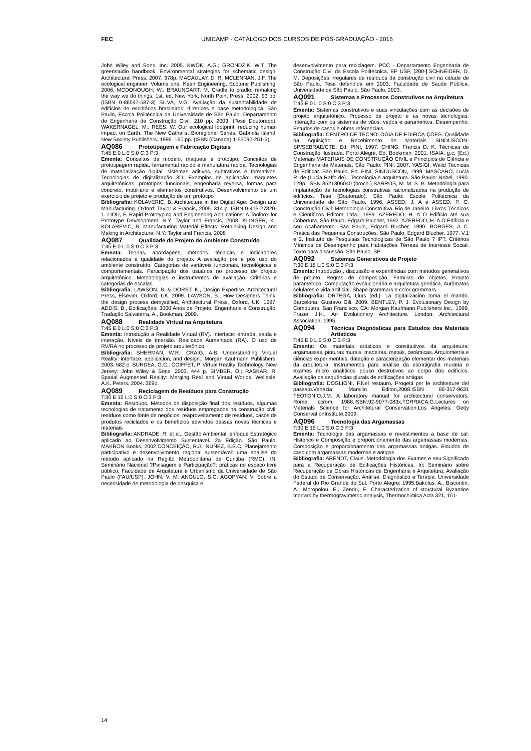FEC UNICAMP - CATÁLOGO DOS CURSOS DE PÓS-GRADUAÇÃO - 2016
John Wiley and Sons, Inc. 2005. KWOK, A.G.; GRONDZIK, W.T. The greenstudio handbook. Environmental strategies for schematic design. Architectural Press. 2007. 378p. MACAULAY, D. R. MCLENNAN, J.F. The ecological engineer. Volume one. Keen Engineering. Ecotone Publishing. 2006. MCDONOUGH; W.; BRAUNGART, M. Cradle to cradle: remaking the way we do things. 1st. ed. New York, North Point Press. 2002. 93 pp. (ISBN 0-86547-587-3) SILVA, V.G. Avaliação da sustentabilidade de edifícios de escritórios brasileiros: diretrizes e base metodológica. São Paulo, Escola Politécnica da Universidade de São Paulo. Departamento de Engenharia de Construção Civil. 210 pp. 2003. (Tese Doutorado). WAKERNAGEL, M.; REES, W. Our ecological footprint: reducing human impact on Earth. The New Cathalist Bioregional Series. Gabriola Island, New Society Publishers. 1996. 160 pp. (ISBN (Canada) 1-55092-251-3).
AQ086 Prototipagem e Fabricação Digitais
T:45 E:0 L:0 S:0 C:3 P:3
Ementa: Conceitos de modelo, maquete e protótipo. Conceitos de prototipagem rápida, ferramental rápido e manufatura rápida. Tecnologias de materialização digital: sistemas aditivos, subtrativos e formativos. Tecnologias de digitalização 3D. Exemplos de aplicação: maquetes arquitetônicas, protótipos funcionais, engenharia reversa, formas para concreto, mobiliário e elementos construtivos. Desenvolvimento de um exercício de projeto e produção de um protótipo
Bibliografia: KOLAVERIC, B. Architecture in the Digital Age: Design and Manufacturing. Oxford: Taylor & Francis, 2005. 314 p. ISBN 0-415-27820-1. LIOU, F. Rapid Prototyping and Engineering Applications: A Toolbox for Prototype Development. N.Y: Taylor and Francis, 2008. KLINGER, K.; KOLAREVIC, B. Manufacturing Material Effects: Rethinking Design and Making in Architecture. N.Y: Taylor and Francis, 2008
AQ087 Qualidade do Projeto do Ambiente Construído
T:45 E:0 L:0 S:0 C:3 P:3
Ementa: Teorias, abordagens, métodos, técnicas e indicadores relacionados à qualidade do projeto. A avaliação pré e pós uso do ambiente construído. Categorias de variáveis funcionais, tecnológicas e comportamentais. Participação dos usuários no processo de projeto arquitetônico. Metodologias e instrumentos de avaliação. Critérios e categorias de escalas.
Bibliografia: LAWSON, B. & DORST, K., Design Expertise, Architectural Press, Elsevier, Oxford, UK, 2009. LAWSON, B., How Designers Think: the design process demystified, Architectural Press, Oxford, UK, 1997. ADDIS, B., Edificações: 3000 Anos de Projeto, Engenharia e Construção, Tradução Salvaterra, A., Bookman, 2009.
AQ088 Realidade Virtual na Arquitetura
T:45 E:0 L:0 S:0 C:3 P:3
Ementa: Introdução a Realidade Virtual (RV). Interface: entrada, saída e interação. Níveis de imersão. Realidade Aumentada (RA). O uso de RV/RA no processo de projeto arquitetônico.
Bibliografia: SHERMAN, W.R.; CRAIG, A.B. Understanding Virtual Reality: interface, application, and design.: Morgan Kaufmann Publishers, 2003. 582 p. BURDEA, G.C.; COIFFET, P. Virtual Reality Technology. New Jersey: John Wiley & Sons, 2003. 444 p. BIMBER, O.; RASKAR, R. Spatial Augmented Reality: Merging Real and Virtual Worlds. Wellesle: A.K. Peters, 2004. 369p.
AQ089 Reciclagem de Resíduos para Construção
T:30 E:15 L:0 S:0 C:3 P:3
Ementa: Resíduos, Métodos de disposição final dos resíduos, algumas tecnologias de tratamento dos resíduos empregados na construção civil, resíduos como fonte de negócios, reaproveitamento de resíduos, casos de produtos reciclados e os benefícios advindos dessas novas técnicas e materiais
Bibliografia: ANDRADE, R. et al., Gestão Ambiental: enfoque Estratégico aplicado ao Desenvolvimento Sustentável. 2a Edição. São Paulo: MAKRON Books, 2002.CONCEIÇÃO, R.J.; NUÑEZ, B.E.C. Planejamento participativo e desenvolvimento regional sustentável: uma análise do método aplicado na Região Metropolitana de Curitiba (RMC). IN: Seminário Nacional ?Paisagem e Participação?: práticas no espaço livre público, Faculdade de Arquitetura e Urbanismo da Universidade de São Paulo (FAU/USP), JOHN, V. M; ANGULO, S.C; AGOPYAN, V. Sobre a necessidade de metodologia de pesquisa e
desenvolvimento para reciclagem. PCC - Departamento Engenharia de Construção Civil da Escola Politécnica. EP USP, [200-].SCHNEIDER, D. M. Deposições irregulares de resíduos da construção civil na cidade de São Paulo. Tese defendida em 2003, Faculdade de Saúde Pública, Universidade de São Paulo. São Paulo, 2003.
AQ091 Sistemas e Processos Construtivos na Arquitetura
T:45 E:0 L:0 S:0 C:3 P:3
Ementa: Sistemas construtivos e suas vinculações com as decisões de projeto arquitetônico. Processo de projeto e as novas tecnologias. Interação com os sistemas de vãos, vedos e paramentos. Desempenho. Estudos de casos e obras referenciais.
Bibliografia: CENTRO DE TECNOLOGIA DE EDIFICA-ÇÕES. Qualidade na Aquisição e Recebimento de Materiais SINDUSCON-SP/SEBRAE/CTE, Ed. PINI, 1997. CHING, Francis D. K. Técnicas de Construção Ilustrada. Porto Alegre, Ed. Bookman, 2001. ISAIA, g.c. (Ed.) Materiais MATERIAIS DE CONSTRUÇÃO CIVIL e Princípios de Ciência e Engenharia de Materiais, São Paulo: PINI, 2007. YASIGI, Walid Técnicas de Edificar. São Paulo, Ed. PINI, SINDUSCON, 1999. MASCARO, Lucia R. de (Lucia Raffo de) . Tecnologia e arquitetura. São Paulo: Nobel, 1990. 129p. ISBN 8521306040 (broch.) BARROS, M. M. S. B. Metodologia para implantação de tecnologias construtivas racionalizadas na produção de edifícios. Tese (Doutorado). São Paulo: Escola Politécnica da Universidade de São Paulo, 1996. ASSED, J. A e ASSED, P. C. Construção Civil: Metodologia Construtiva. Rio de Janeiro, Livros Técnicos e Científicos Editora Ltda., 1989. AZEREDO, H. A O Edifício até sua Cobertura. São Paulo, Edgard Blucher, 1992. AZEREDO, H. A O Edifício e seu Acabamento. São Paulo, Edgard Blucher, 1990. BORGES, A C. Prática das Pequenas Construções. São Paulo, Edgard Blucher, 1977. V.1 e 2. Instituto de Pesquisas Tecnológicas de São Paulo ? IPT. Critérios Mínimos de Desempenho para Habitações Térreas de Interesse Social. Texto para discussão. São Paulo, SP
AQ092 Sistemas Generativos de Projeto
T:30 E:15 L:0 S:0 C:3 P:3
Ementa: Introdução , discussão e experiências com métodos generativos de projeto. Regras de composição. Famílias de objetos. Projeto paramétrico. Computação evolucionária e arquitetura genética. Autômatos celulares e vida artificial. Shape grammars e color grammars.
Bibliografia: ORTEGA, Lluís (ed.). La digitalización toma el mando. Barcelona: Gustavo Gili, 2009. BENTLEY, P. J. Evolutionary Design by Computers. San Francisco, CA: Morgan Kaufmann Publishers Inc., 1999. Frazer J.H., An Evolutionary Architecture. London: Architectural Association, 1995.
AQ094 Técnicas Diagnósticas para Estudos dos Materiais Artísticos
T:45 E:0 L:0 S:0 C:3 P:3
Ementa: Os materiais artísticos e constitutivos da arquitetura: argamassas, pinturas murais, madeiras, metais, cerâmicas. Arquiometria e ciências experimentais: datação e caracterização elementar dos materiais da arquitetura. Instrumentos para análise da estratigrafia murária e exames micro analíticos pouco destrutivos ao corpo dos edifícios. Avaliação de sequências plurais de edificações antigas
Bibliografia: DOGLIONI, F.Nel restauro. Progetti per le architetture del passato.Venezia: Marsilio Editori,2008.ISBN 88-317-9631 TEOTONIO,J.M. A laboratory manual for architectural conservators. Rome: Iccrom, 1988.ISBN:92-9077-083x.TORRACA,G.Lectures on Materials Science for Architetural Conservation.Los Angeles: Getty ConservationInstitute,2009.
AQ096 Tecnologia das Argamassas
T:30 E:15 L:0 S:0 C:3 P:3
Ementa: Tecnologia das argamassas e revestimentos a base de cal. Histórico e Composição e proporcionamento das argamassas modernas. Composição e proporcionamento das argamassas antigas. Estudos de caso com argamassas modernas e antigas.
Bibliografia: ARENDT, Claus. Metodologia dos Exames e seu Significado para a Recuperação de Edificações Históricas. In: Seminário sobre Recuperação de Obras Históricas de Engenharia e Arquitetura: Avaliação do Estado de Conservação, Análise, Diagnóstico e Terapia. Universidade Federal do Rio Grande do Sul. Porto Alegre: 1995.Bakolas, A., Biscontin, A., Moropolou, E., Zendri, E. Characterization of structural Byzantine mortars by thermogravimetric analysis, Thermochimica Acta 321, 151-
14